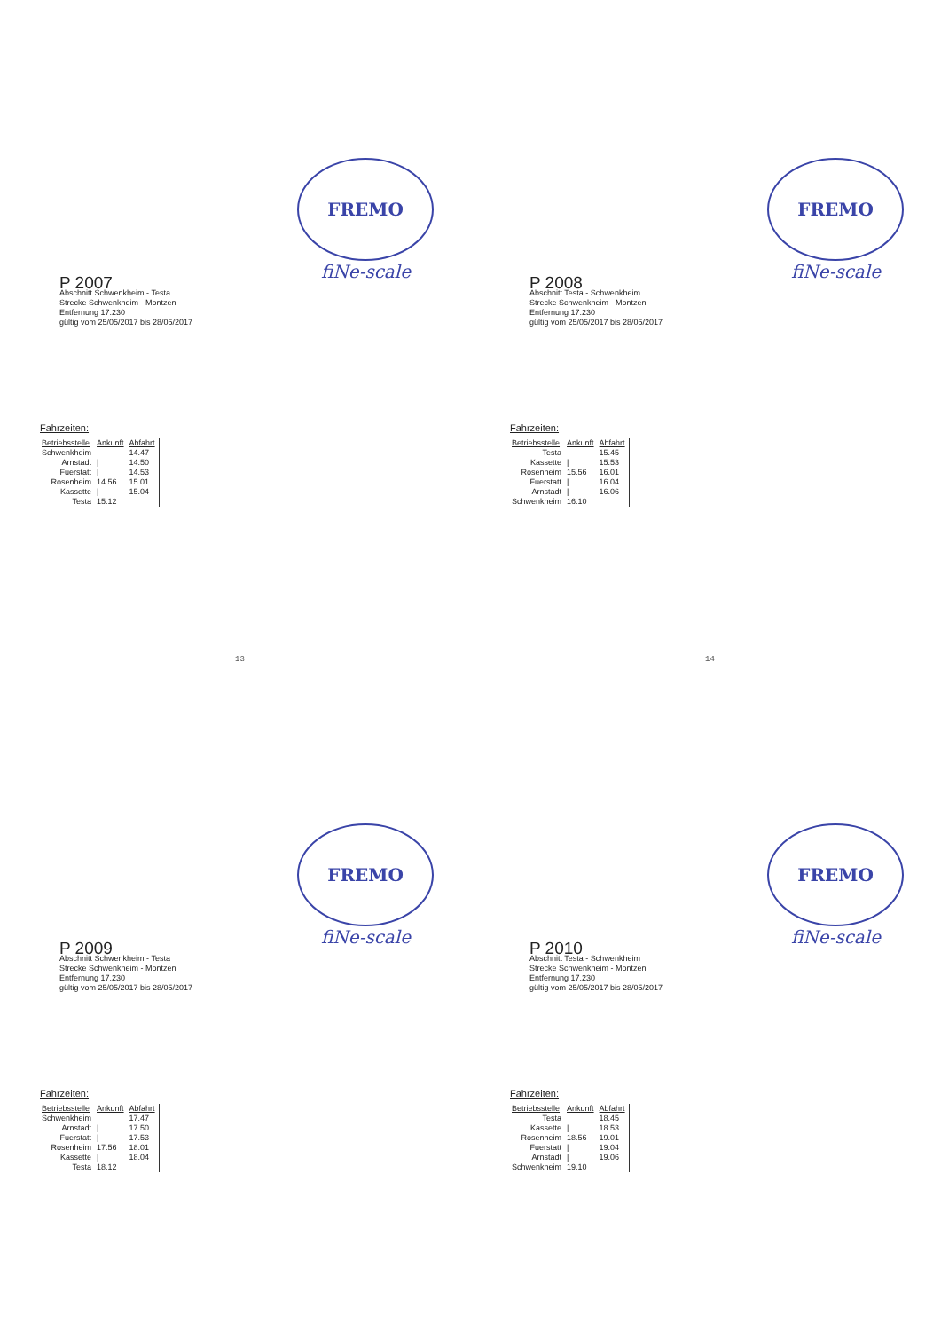FREMO
fiNe-scale
P 2007
Abschnitt Schwenkheim - Testa
Strecke Schwenkheim - Montzen
Entfernung 17.230
gültig vom 25/05/2017 bis 28/05/2017
Fahrzeiten:
| Betriebsstelle | Ankunft | Abfahrt |
| --- | --- | --- |
| Schwenkheim | | 14.47 |
| Arnstadt | / | 14.50 |
| Fuerstatt | / | 14.53 |
| Rosenheim | 14.56 | 15.01 |
| Kassette | / | 15.04 |
| Testa | 15.12 | |
13
FREMO
fiNe-scale
P 2008
Abschnitt Testa - Schwenkheim
Strecke Schwenkheim - Montzen
Entfernung 17.230
gültig vom 25/05/2017 bis 28/05/2017
Fahrzeiten:
| Betriebsstelle | Ankunft | Abfahrt |
| --- | --- | --- |
| Testa | | 15.45 |
| Kassette | / | 15.53 |
| Rosenheim | 15.56 | 16.01 |
| Fuerstatt | / | 16.04 |
| Arnstadt | / | 16.06 |
| Schwenkheim | 16.10 | |
14
FREMO
fiNe-scale
P 2009
Abschnitt Schwenkheim - Testa
Strecke Schwenkheim - Montzen
Entfernung 17.230
gültig vom 25/05/2017 bis 28/05/2017
Fahrzeiten:
| Betriebsstelle | Ankunft | Abfahrt |
| --- | --- | --- |
| Schwenkheim | | 17.47 |
| Arnstadt | / | 17.50 |
| Fuerstatt | / | 17.53 |
| Rosenheim | 17.56 | 18.01 |
| Kassette | / | 18.04 |
| Testa | 18.12 | |
FREMO
fiNe-scale
P 2010
Abschnitt Testa - Schwenkheim
Strecke Schwenkheim - Montzen
Entfernung 17.230
gültig vom 25/05/2017 bis 28/05/2017
Fahrzeiten:
| Betriebsstelle | Ankunft | Abfahrt |
| --- | --- | --- |
| Testa | | 18.45 |
| Kassette | / | 18.53 |
| Rosenheim | 18.56 | 19.01 |
| Fuerstatt | / | 19.04 |
| Arnstadt | / | 19.06 |
| Schwenkheim | 19.10 | |